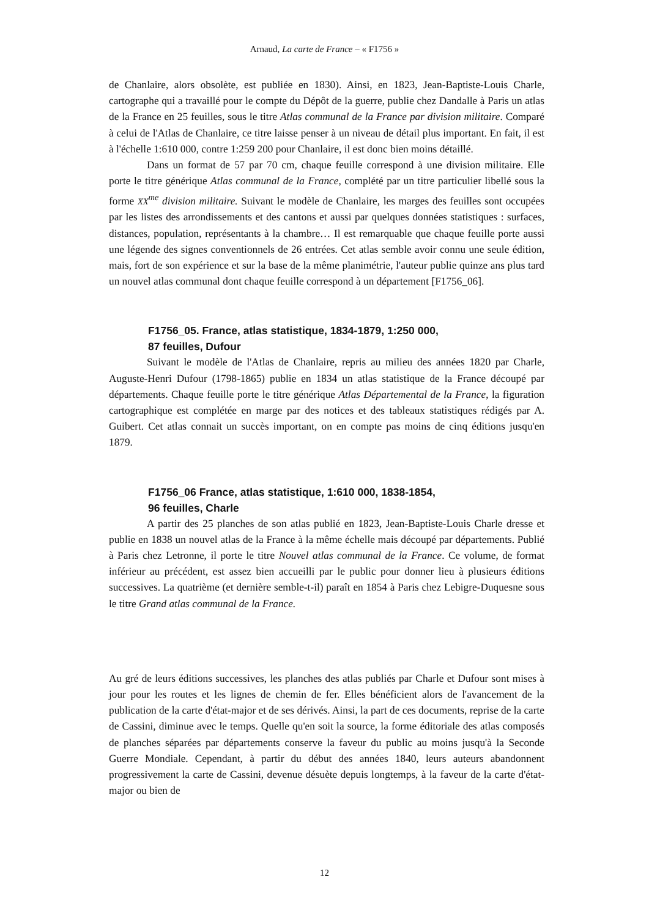Arnaud, La carte de France – « F1756 »
de Chanlaire, alors obsolète, est publiée en 1830). Ainsi, en 1823, Jean-Baptiste-Louis Charle, cartographe qui a travaillé pour le compte du Dépôt de la guerre, publie chez Dandalle à Paris un atlas de la France en 25 feuilles, sous le titre Atlas communal de la France par division militaire. Comparé à celui de l'Atlas de Chanlaire, ce titre laisse penser à un niveau de détail plus important. En fait, il est à l'échelle 1:610 000, contre 1:259 200 pour Chanlaire, il est donc bien moins détaillé.
Dans un format de 57 par 70 cm, chaque feuille correspond à une division militaire. Elle porte le titre générique Atlas communal de la France, complété par un titre particulier libellé sous la forme XX<sup>me</sup> division militaire. Suivant le modèle de Chanlaire, les marges des feuilles sont occupées par les listes des arrondissements et des cantons et aussi par quelques données statistiques : surfaces, distances, population, représentants à la chambre… Il est remarquable que chaque feuille porte aussi une légende des signes conventionnels de 26 entrées. Cet atlas semble avoir connu une seule édition, mais, fort de son expérience et sur la base de la même planimétrie, l'auteur publie quinze ans plus tard un nouvel atlas communal dont chaque feuille correspond à un département [F1756_06].
F1756_05. France, atlas statistique, 1834-1879, 1:250 000,
87 feuilles, Dufour
Suivant le modèle de l'Atlas de Chanlaire, repris au milieu des années 1820 par Charle, Auguste-Henri Dufour (1798-1865) publie en 1834 un atlas statistique de la France découpé par départements. Chaque feuille porte le titre générique Atlas Départemental de la France, la figuration cartographique est complétée en marge par des notices et des tableaux statistiques rédigés par A. Guibert. Cet atlas connait un succès important, on en compte pas moins de cinq éditions jusqu'en 1879.
F1756_06 France, atlas statistique, 1:610 000, 1838-1854,
96 feuilles, Charle
A partir des 25 planches de son atlas publié en 1823, Jean-Baptiste-Louis Charle dresse et publie en 1838 un nouvel atlas de la France à la même échelle mais découpé par départements. Publié à Paris chez Letronne, il porte le titre Nouvel atlas communal de la France. Ce volume, de format inférieur au précédent, est assez bien accueilli par le public pour donner lieu à plusieurs éditions successives. La quatrième (et dernière semble-t-il) paraît en 1854 à Paris chez Lebigre-Duquesne sous le titre Grand atlas communal de la France.
Au gré de leurs éditions successives, les planches des atlas publiés par Charle et Dufour sont mises à jour pour les routes et les lignes de chemin de fer. Elles bénéficient alors de l'avancement de la publication de la carte d'état-major et de ses dérivés. Ainsi, la part de ces documents, reprise de la carte de Cassini, diminue avec le temps. Quelle qu'en soit la source, la forme éditoriale des atlas composés de planches séparées par départements conserve la faveur du public au moins jusqu'à la Seconde Guerre Mondiale. Cependant, à partir du début des années 1840, leurs auteurs abandonnent progressivement la carte de Cassini, devenue désuète depuis longtemps, à la faveur de la carte d'état-major ou bien de
12